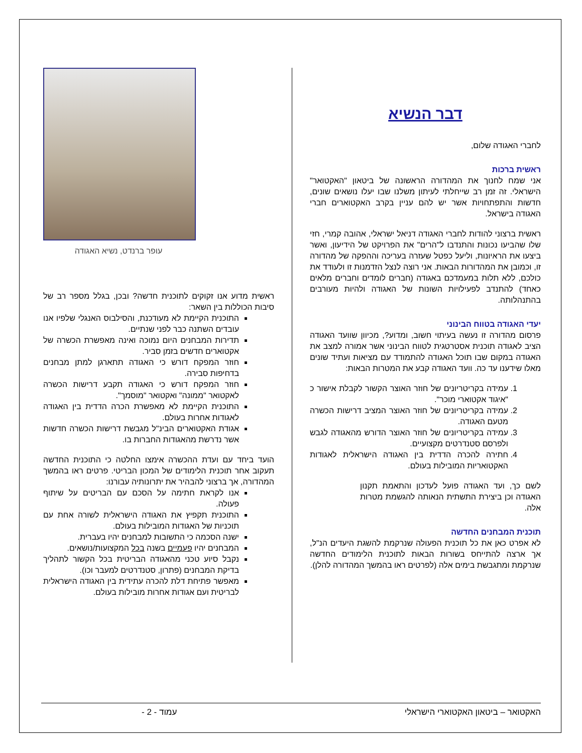דבר הנשיא
לחברי האגודה שלום,
ראשית ברכות
אני שמח לחנוך את המהדורה הראשונה של ביטאון "האקטואר" הישראלי. זה זמן רב שייחלתי לעיתון משלנו שבו יעלו נושאים שונים, חדשות והתפתחויות אשר יש להם עניין בקרב האקטוארים חברי האגודה בישראל.
ראשית ברצוני להודות לחברי האגודה דניאל ישראלי, אהובה קמרי, חזי שלו שהביעו נכונות והתנדבו ל"הרים" את הפרויקט של הידיעון, ואשר ביצעו את הראיונות, וליעל כפטל שעזרה בעריכה וההפקה של מהדורה זו, וכמובן את המהדורות הבאות. אני רוצה לנצל הזדמנות זו ולעודד את כולכם, ללא תלות במעמדכם באגודה (חברים לומדים וחברים מלאים כאחד) להתנדב לפעילויות השונות של האגודה ולהיות מעורבים בהתנהלותה.
יעדי האגודה בטווח הבינוני
פרסום מהדורה זו נעשה בעיתוי חשוב, ומדוע?, מכיוון שוועד האגודה הציב לאגודה תוכנית אסטרטגית לטווח הבינוני אשר אמורה למצב את האגודה במקום שבו תוכל האגודה להתמודד עם מציאות ועתיד שונים מאלו שידענו עד כה. וועד האגודה קבע את המטרות הבאות:
1. עמידה בקריטריונים של חוזר האוצר הקשור לקבלת אישור כ "איגוד אקטוארי מוכר".
2. עמידה בקריטריונים של חוזר האוצר המציב דרישות הכשרה מטעם האגודה.
3. עמידה בקריטריונים של חוזר האוצר הדורש מהאגודה לגבש ולפרסם סטנדרטים מקצועיים.
4. חתירה להכרה הדדית בין האגודה הישראלית לאגודות האקטואריות המובילות בעולם.
לשם כך, ועד האגודה פועל לעדכון והתאמת תקנון האגודה וכן ביצירת התשתית הנאותה להגשמת מטרות אלה.
תוכנית המבחנים החדשה
לא אפרט כאן את כל תוכנית הפעולה שנרקמת להשגת היעדים הנ"ל, אך ארצה להתייחס בשורות הבאות לתוכנית הלימודים החדשה שנרקמת ומתגבשת בימים אלה (לפרטים ראו בהמשך המהדורה להלן).
עופר ברנדט, נשיא האגודה
ראשית מדוע אנו זקוקים לתוכנית חדשה? ובכן, בגלל מספר רב של סיבות הכוללות בין השאר:
התוכנית הקיימת לא מעודכנת, והסילבוס האנגלי שלפיו אנו עובדים השתנה כבר לפני שנתיים.
תדירות המבחנים היום נמוכה ואינה מאפשרת הכשרה של אקטוארים חדשים בזמן סביר.
חוזר המפקח דורש כי האגודה תתארגן למתן מבחנים בדחיפות סבירה.
חוזר המפקח דורש כי האגודה תקבע דרישות הכשרה לאקטואר "ממונה" ואקטואר "מוסמך".
התוכנית הקיימת לא מאפשרת הכרה הדדית בין האגודה לאגודות אחרות בעולם.
אגודת האקטוארים הבינ"ל מגבשת דרישות הכשרה חדשות אשר נדרשת מהאגודות החברות בו.
הועד ביחד עם ועדת ההכשרה אימצו החלטה כי התוכנית החדשה תעקוב אחר תוכנית הלימודים של המכון הבריטי. פרטים ראו בהמשך המהדורה, אך ברצוני להבהיר את יתרונותיה עבורנו:
אנו לקראת חתימה על הסכם עם הבריטים על שיתוף פעולה.
התוכנית תקפיץ את האגודה הישראלית לשורה אחת עם תוכניות של האגודות המובילות בעולם.
ישנה הסכמה כי התשובות למבחנים יהיו בעברית.
המבחנים יהיו פעמיים בשנה בכל המקצועות/נושאים.
נקבל סיוע טכני מהאגודה הבריטית בכל הקשור לתהליך בדיקת המבחנים (פתרון, סטנדרטים למעבר וכו).
מאפשר פתיחת דלת להכרה עתידית בין האגודה הישראלית לבריטית ועם אגודות אחרות מובילות בעולם.
האקטואר – ביטאון האקטוארי הישראלי עמוד - 2 -